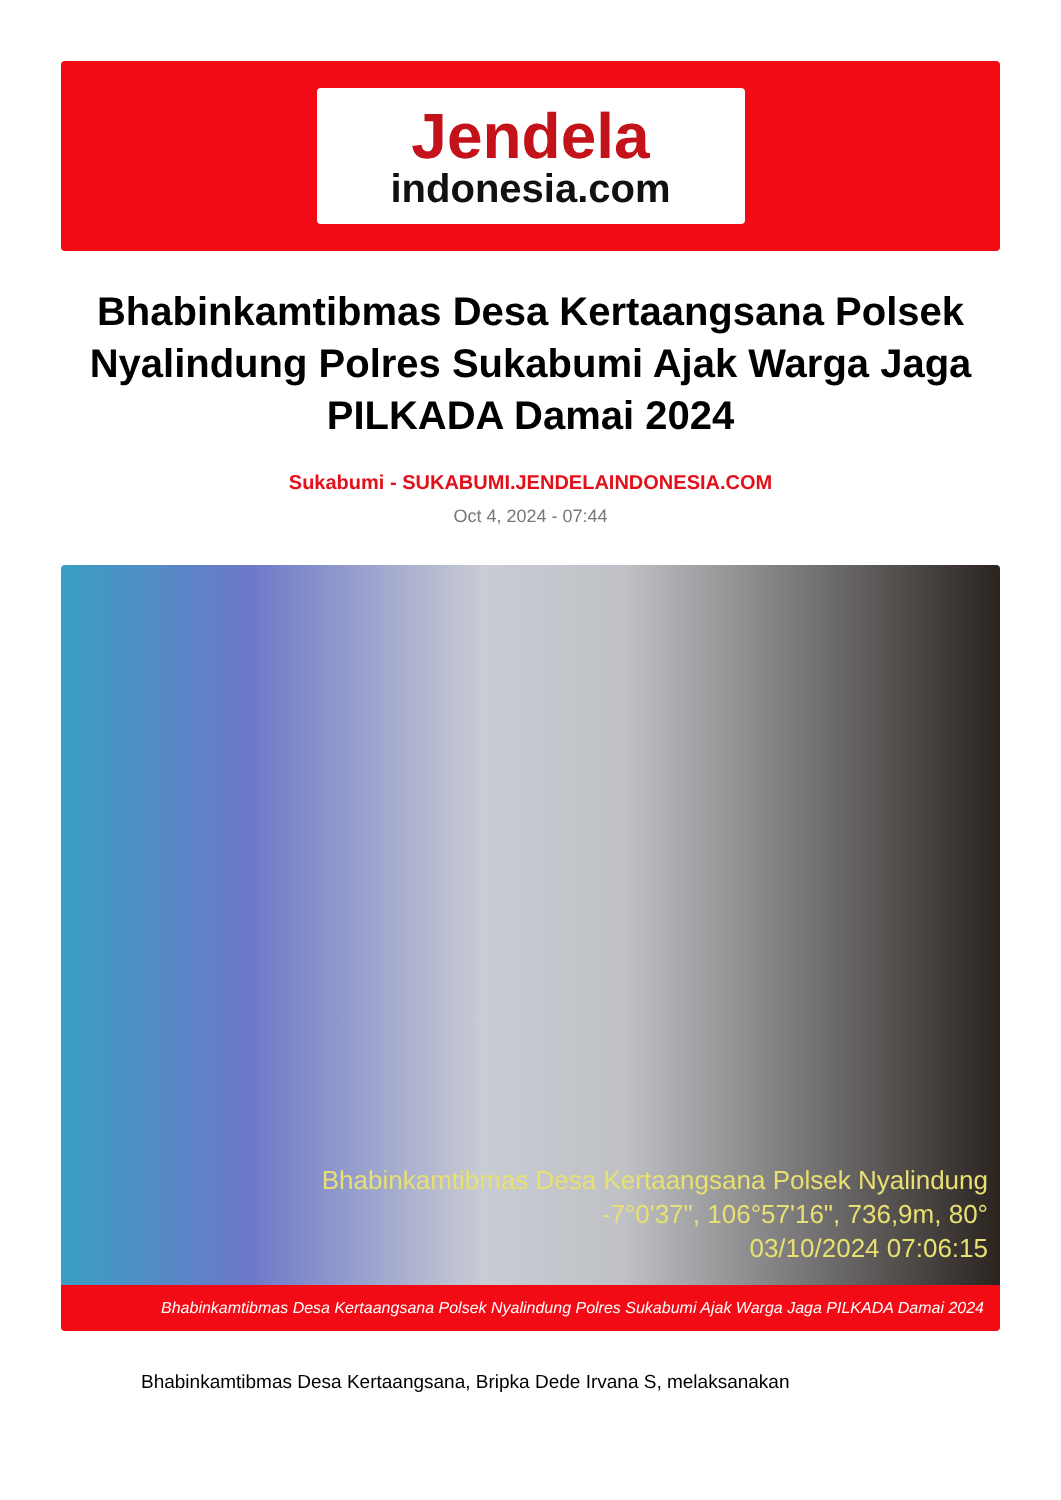Jendela
indonesia.com
Bhabinkamtibmas Desa Kertaangsana Polsek Nyalindung Polres Sukabumi Ajak Warga Jaga PILKADA Damai 2024
Sukabumi - SUKABUMI.JENDELAINDONESIA.COM
Oct 4, 2024 - 07:44
Bhabinkamtibmas Desa Kertaangsana Polsek Nyalindung
-7°0'37", 106°57'16", 736,9m, 80°
03/10/2024 07:06:15
Bhabinkamtibmas Desa Kertaangsana Polsek Nyalindung Polres Sukabumi Ajak Warga Jaga PILKADA Damai 2024
Bhabinkamtibmas Desa Kertaangsana, Bripka Dede Irvana S, melaksanakan